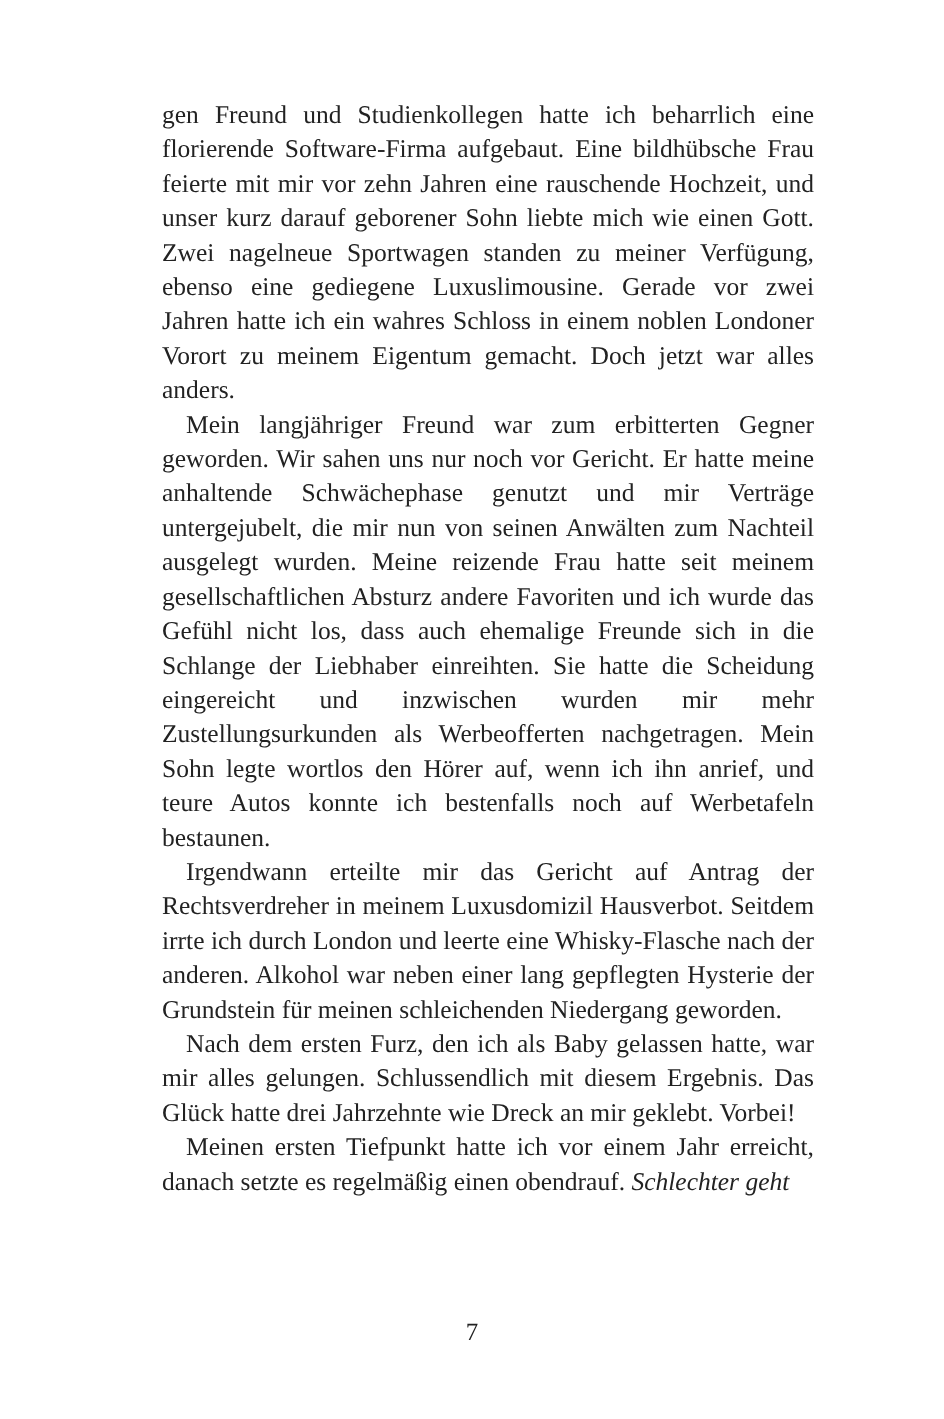gen Freund und Studienkollegen hatte ich beharrlich eine florierende Software-Firma aufgebaut. Eine bildhübsche Frau feierte mit mir vor zehn Jahren eine rauschende Hochzeit, und unser kurz darauf geborener Sohn liebte mich wie einen Gott. Zwei nagelneue Sportwagen standen zu meiner Verfügung, ebenso eine gediegene Luxuslimousine. Gerade vor zwei Jahren hatte ich ein wahres Schloss in einem noblen Londoner Vorort zu meinem Eigentum gemacht. Doch jetzt war alles anders.
Mein langjähriger Freund war zum erbitterten Gegner geworden. Wir sahen uns nur noch vor Gericht. Er hatte meine anhaltende Schwächephase genutzt und mir Verträge untergejubelt, die mir nun von seinen Anwälten zum Nachteil ausgelegt wurden. Meine reizende Frau hatte seit meinem gesellschaftlichen Absturz andere Favoriten und ich wurde das Gefühl nicht los, dass auch ehemalige Freunde sich in die Schlange der Liebhaber einreihten. Sie hatte die Scheidung eingereicht und inzwischen wurden mir mehr Zustellungsurkunden als Werbeofferten nachgetragen. Mein Sohn legte wortlos den Hörer auf, wenn ich ihn anrief, und teure Autos konnte ich bestenfalls noch auf Werbetafeln bestaunen.
Irgendwann erteilte mir das Gericht auf Antrag der Rechtsverdreher in meinem Luxusdomizil Hausverbot. Seitdem irrte ich durch London und leerte eine Whisky-Flasche nach der anderen. Alkohol war neben einer lang gepflegten Hysterie der Grundstein für meinen schleichenden Niedergang geworden.
Nach dem ersten Furz, den ich als Baby gelassen hatte, war mir alles gelungen. Schlussendlich mit diesem Ergebnis. Das Glück hatte drei Jahrzehnte wie Dreck an mir geklebt. Vorbei!
Meinen ersten Tiefpunkt hatte ich vor einem Jahr erreicht, danach setzte es regelmäßig einen obendrauf. Schlechter geht
7